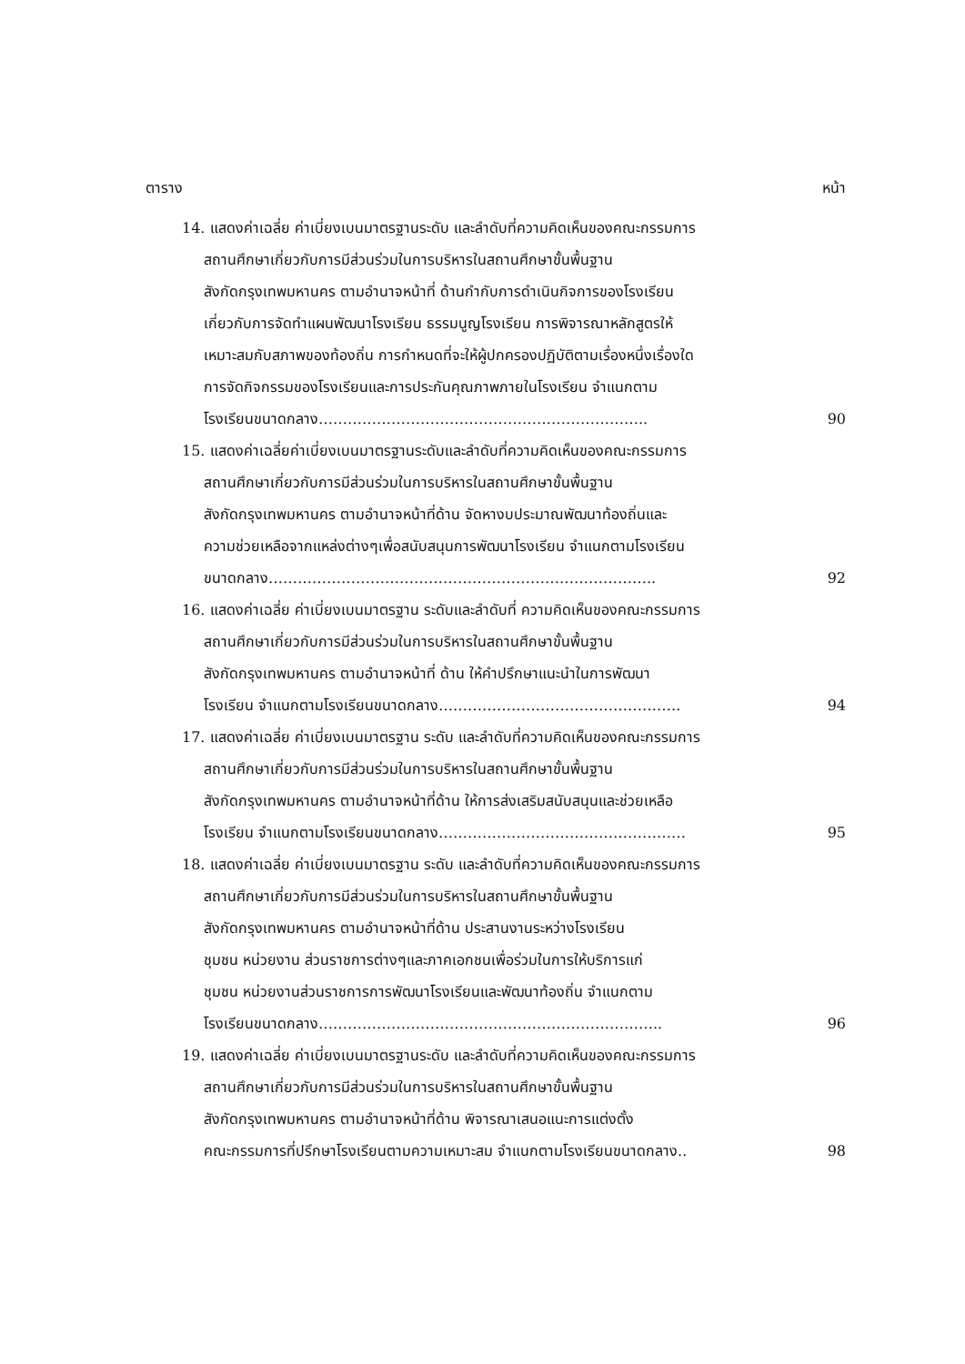ตาราง หน้า
14. แสดงค่าเฉลี่ย ค่าเบี่ยงเบนมาตรฐานระดับ และลำดับที่ความคิดเห็นของคณะกรรมการ
สถานศึกษาเกี่ยวกับการมีส่วนร่วมในการบริหารในสถานศึกษาขั้นพื้นฐาน
สังกัดกรุงเทพมหานคร ตามอำนาจหน้าที่ ด้านกำกับการดำเนินกิจการของโรงเรียน
เกี่ยวกับการจัดทำแผนพัฒนาโรงเรียน ธรรมนูญโรงเรียน การพิจารณาหลักสูตรให้
เหมาะสมกับสภาพของท้องถิ่น การกำหนดที่จะให้ผู้ปกครองปฏิบัติตามเรื่องหนึ่งเรื่องใด
การจัดกิจกรรมของโรงเรียนและการประกันคุณภาพภายในโรงเรียน จำแนกตาม
โรงเรียนขนาดกลาง………………………………………………………….. 90
15. แสดงค่าเฉลี่ยค่าเบี่ยงเบนมาตรฐานระดับและลำดับที่ความคิดเห็นของคณะกรรมการ
สถานศึกษาเกี่ยวกับการมีส่วนร่วมในการบริหารในสถานศึกษาขั้นพื้นฐาน
สังกัดกรุงเทพมหานคร ตามอำนาจหน้าที่ด้าน จัดหางบประมาณพัฒนาท้องถิ่นและ
ความช่วยเหลือจากแหล่งต่างๆเพื่อสนับสนุนการพัฒนาโรงเรียน จำแนกตามโรงเรียน
ขนาดกลาง…………………………………………………………………….. 92
16. แสดงค่าเฉลี่ย ค่าเบี่ยงเบนมาตรฐาน ระดับและลำดับที่ ความคิดเห็นของคณะกรรมการ
สถานศึกษาเกี่ยวกับการมีส่วนร่วมในการบริหารในสถานศึกษาขั้นพื้นฐาน
สังกัดกรุงเทพมหานคร ตามอำนาจหน้าที่ ด้าน ให้คำปรึกษาแนะนำในการพัฒนา
โรงเรียน จำแนกตามโรงเรียนขนาดกลาง………………………………………….. 94
17. แสดงค่าเฉลี่ย ค่าเบี่ยงเบนมาตรฐาน ระดับ และลำดับที่ความคิดเห็นของคณะกรรมการ
สถานศึกษาเกี่ยวกับการมีส่วนร่วมในการบริหารในสถานศึกษาขั้นพื้นฐาน
สังกัดกรุงเทพมหานคร ตามอำนาจหน้าที่ด้าน ให้การส่งเสริมสนับสนุนและช่วยเหลือ
โรงเรียน จำแนกตามโรงเรียนขนาดกลาง…………………………………………… 95
18. แสดงค่าเฉลี่ย ค่าเบี่ยงเบนมาตรฐาน ระดับ และลำดับที่ความคิดเห็นของคณะกรรมการ
สถานศึกษาเกี่ยวกับการมีส่วนร่วมในการบริหารในสถานศึกษาขั้นพื้นฐาน
สังกัดกรุงเทพมหานคร ตามอำนาจหน้าที่ด้าน ประสานงานระหว่างโรงเรียน
ชุมชน หน่วยงาน ส่วนราชการต่างๆและภาคเอกชนเพื่อร่วมในการให้บริการแก่
ชุมชน หน่วยงานส่วนราชการการพัฒนาโรงเรียนและพัฒนาท้องถิ่น จำแนกตาม
โรงเรียนขนาดกลาง…………………………………………………………….. 96
19. แสดงค่าเฉลี่ย ค่าเบี่ยงเบนมาตรฐานระดับ และลำดับที่ความคิดเห็นของคณะกรรมการ
สถานศึกษาเกี่ยวกับการมีส่วนร่วมในการบริหารในสถานศึกษาขั้นพื้นฐาน
สังกัดกรุงเทพมหานคร ตามอำนาจหน้าที่ด้าน พิจารณาเสนอแนะการแต่งตั้ง
คณะกรรมการที่ปรึกษาโรงเรียนตามความเหมาะสม จำแนกตามโรงเรียนขนาดกลาง.. 98